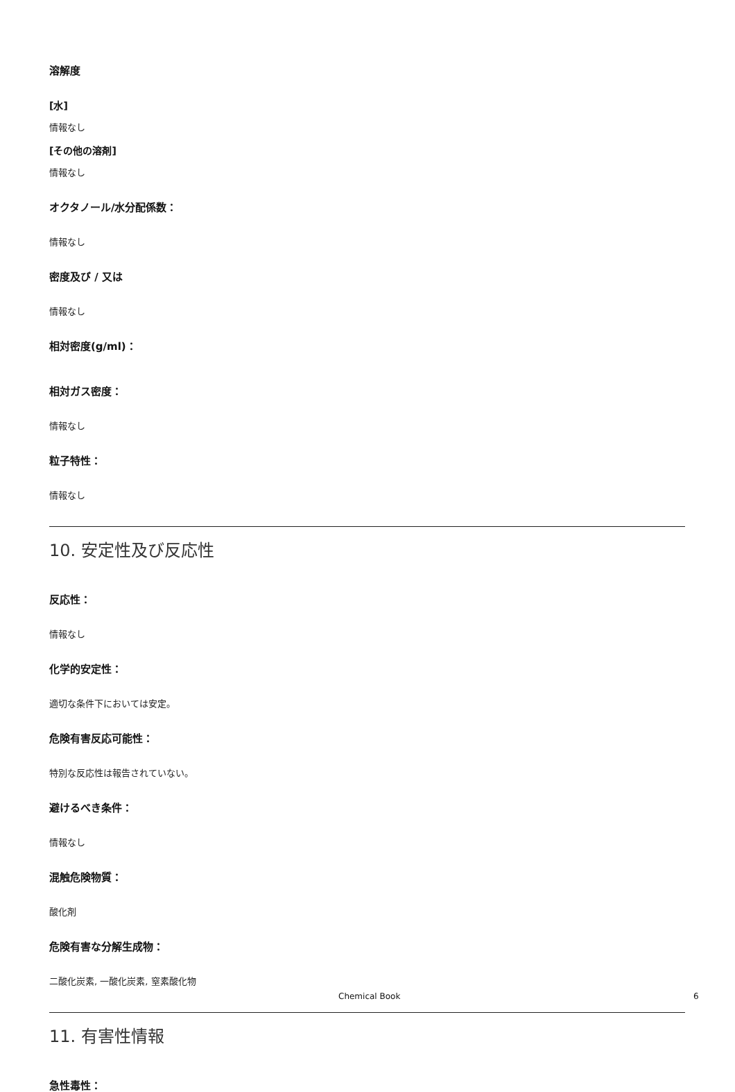溶解度
[水]
情報なし
[その他の溶剤]
情報なし
オクタノール/水分配係数：
情報なし
密度及び / 又は
情報なし
相対密度(g/ml)：
相対ガス密度：
情報なし
粒子特性：
情報なし
10. 安定性及び反応性
反応性：
情報なし
化学的安定性：
適切な条件下においては安定。
危険有害反応可能性：
特別な反応性は報告されていない。
避けるべき条件：
情報なし
混触危険物質：
酸化剤
危険有害な分解生成物：
二酸化炭素, 一酸化炭素, 窒素酸化物
11. 有害性情報
急性毒性：
Chemical Book 6